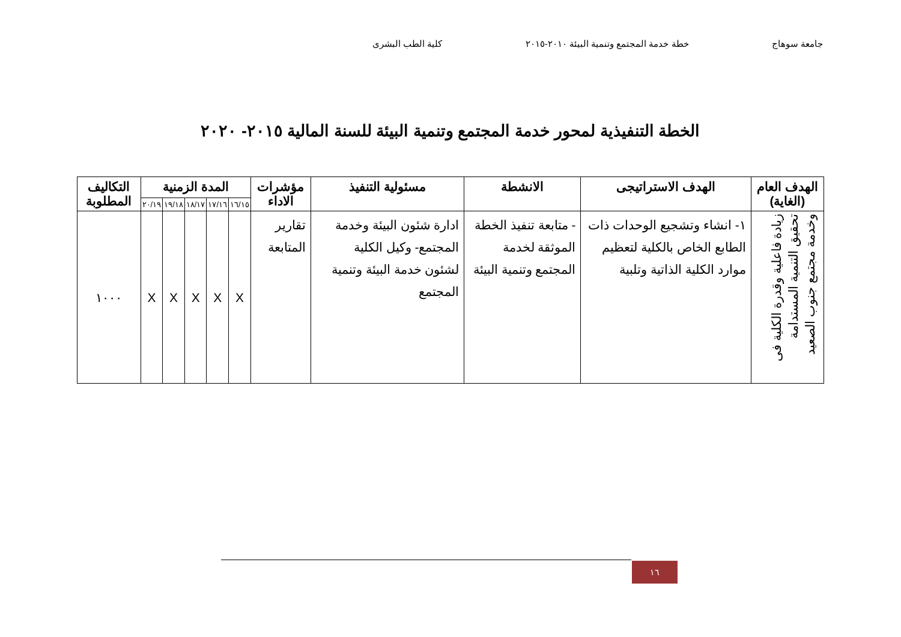جامعة سوهاج خطة خدمة المجتمع وتنمية البيئة ٢٠١٠-٢٠١٥ كلية الطب البشرى
الخطة التنفيذية لمحور خدمة المجتمع وتنمية البيئة للسنة المالية ٢٠١٥- ٢٠٢٠
| الهدف العام (الغاية) | الهدف الاستراتيجى | الانشطة | مسئولية التنفيذ | مؤشرات الاداء | المدة الزمنية | | | | | التكاليف المطلوبة |
| --- | --- | --- | --- | --- | --- | --- | --- | --- | --- | --- |
| | | | | | ١٦/١٥ | ١٧/١٦ | ١٨/١٧ | ١٩/١٨ | ٢٠/١٩ | |
| زيادة فاعلية وقدرة الكلية فى تحقيق التنمية المستدامة وخدمة مجتمع جنوب الصعيد | ١- انشاء وتشجيع الوحدات ذات الطابع الخاص بالكلية لتعظيم موارد الكلية الذاتية وتلبية | - متابعة تنفيذ الخطة الموثقة لخدمة المجتمع وتنمية البيئة | ادارة شئون البيئة وخدمة المجتمع- وكيل الكلية لشئون خدمة البيئة وتنمية المجتمع | تقارير المتابعة | X | X | X | X | X | ١٠٠٠ |
١٦